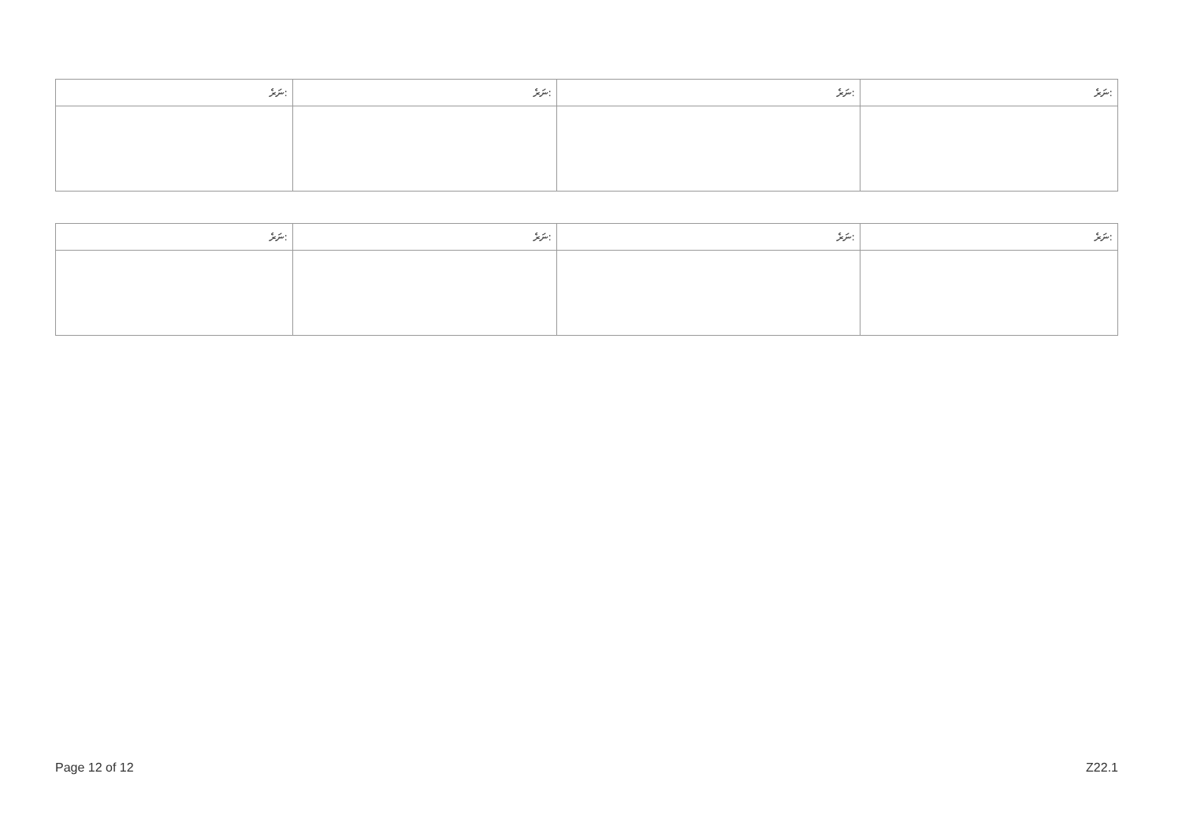| ނަރެ: | ނަރެ: | ނަރެ: | ނަރެ: |
| --- | --- | --- | --- |
| ނަރެ: | ނަރެ: | ނަރެ: | ނަރެ: |
| --- | --- | --- | --- |
Page 12 of 12 Z22.1